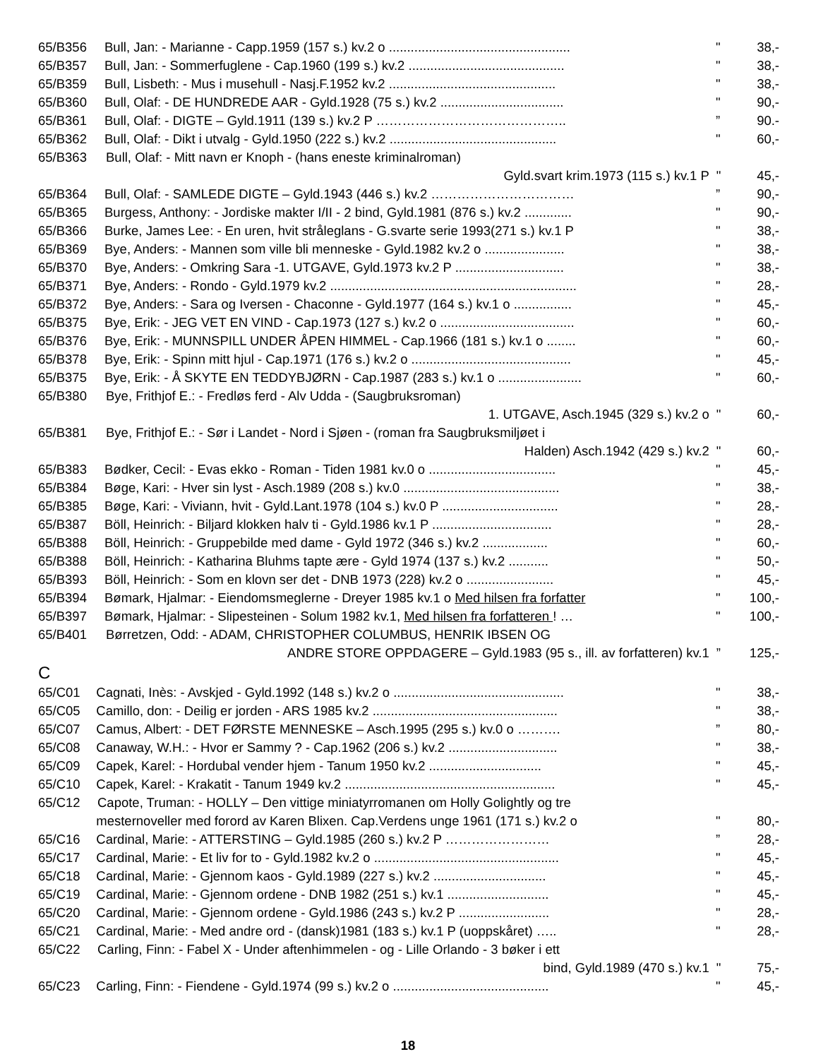65/B356 Bull, Jan: - Marianne - Capp.1959 (157 s.) kv.2 o .................................................. " 38,-
65/B357 Bull, Jan: - Sommerfuglene - Cap.1960 (199 s.) kv.2 ........................................... " 38,-
65/B359 Bull, Lisbeth: - Mus i musehull - Nasj.F.1952 kv.2 .............................................. " 38,-
65/B360 Bull, Olaf: - DE HUNDREDE AAR - Gyld.1928 (75 s.) kv.2 .................................. " 90,-
65/B361 Bull, Olaf: - DIGTE – Gyld.1911 (139 s.) kv.2 P ……………………………………..” 90.-
65/B362 Bull, Olaf: - Dikt i utvalg - Gyld.1950 (222 s.) kv.2 .............................................. " 60,-
65/B363 Bull, Olaf: - Mitt navn er Knoph - (hans eneste kriminalroman)
Gyld.svart krim.1973 (115 s.) kv.1 P " 45,-
65/B364 Bull, Olaf: - SAMLEDE DIGTE – Gyld.1943 (446 s.) kv.2 ……………………………” 90,-
65/B365 Burgess, Anthony: - Jordiske makter I/II - 2 bind, Gyld.1981 (876 s.) kv.2 ............. " 90,-
65/B366 Burke, James Lee: - En uren, hvit stråleglans - G.svarte serie 1993(271 s.) kv.1 P " 38,-
65/B369 Bye, Anders: - Mannen som ville bli menneske - Gyld.1982 kv.2 o ...................... " 38,-
65/B370 Bye, Anders: - Omkring Sara -1. UTGAVE, Gyld.1973 kv.2 P .............................. " 38,-
65/B371 Bye, Anders: - Rondo - Gyld.1979 kv.2 .................................................................... " 28,-
65/B372 Bye, Anders: - Sara og Iversen - Chaconne - Gyld.1977 (164 s.) kv.1 o ................ " 45,-
65/B375 Bye, Erik: - JEG VET EN VIND - Cap.1973 (127 s.) kv.2 o ..................................... " 60,-
65/B376 Bye, Erik: - MUNNSPILL UNDER ÅPEN HIMMEL - Cap.1966 (181 s.) kv.1 o ........ " 60,-
65/B378 Bye, Erik: - Spinn mitt hjul - Cap.1971 (176 s.) kv.2 o ............................................ " 45,-
65/B375 Bye, Erik: - Å SKYTE EN TEDDYBJØRN - Cap.1987 (283 s.) kv.1 o ....................... " 60,-
65/B380 Bye, Frithjof E.: - Fredløs ferd - Alv Udda - (Saugbruksroman)
1. UTGAVE, Asch.1945 (329 s.) kv.2 o " 60,-
65/B381 Bye, Frithjof E.: - Sør i Landet - Nord i Sjøen - (roman fra Saugbruksmiljøet i
Halden) Asch.1942 (429 s.) kv.2 " 60,-
65/B383 Bødker, Cecil: - Evas ekko - Roman - Tiden 1981 kv.0 o ................................... " 45,-
65/B384 Bøge, Kari: - Hver sin lyst - Asch.1989 (208 s.) kv.0 ........................................... " 38,-
65/B385 Bøge, Kari: - Viviann, hvit - Gyld.Lant.1978 (104 s.) kv.0 P ................................ " 28,-
65/B387 Böll, Heinrich: - Biljard klokken halv ti - Gyld.1986 kv.1 P ................................. " 28,-
65/B388 Böll, Heinrich: - Gruppebilde med dame - Gyld 1972 (346 s.) kv.2 .................. " 60,-
65/B388 Böll, Heinrich: - Katharina Bluhms tapte ære - Gyld 1974 (137 s.) kv.2 ........... " 50,-
65/B393 Böll, Heinrich: - Som en klovn ser det - DNB 1973 (228) kv.2 o ........................ " 45,-
65/B394 Bømark, Hjalmar: - Eiendomsmeglerne - Dreyer 1985 kv.1 o Med hilsen fra forfatter " 100,-
65/B397 Bømark, Hjalmar: - Slipesteinen - Solum 1982 kv.1, Med hilsen fra forfatteren ! … " 100,-
65/B401 Børretzen, Odd: - ADAM, CHRISTOPHER COLUMBUS, HENRIK IBSEN OG
ANDRE STORE OPPDAGERE – Gyld.1983 (95 s., ill. av forfatteren) kv.1” 125,-
C
65/C01 Cagnati, Inès: - Avskjed - Gyld.1992 (148 s.) kv.2 o ............................................... " 38,-
65/C05 Camillo, don: - Deilig er jorden - ARS 1985 kv.2 ................................................... " 38,-
65/C07 Camus, Albert: - DET FØRSTE MENNESKE – Asch.1995 (295 s.) kv.0 o ……….” 80,-
65/C08 Canaway, W.H.: - Hvor er Sammy ? - Cap.1962 (206 s.) kv.2 .............................. " 38,-
65/C09 Capek, Karel: - Hordubal vender hjem - Tanum 1950 kv.2 ............................... " 45,-
65/C10 Capek, Karel: - Krakatit - Tanum 1949 kv.2 .......................................................... " 45,-
65/C12 Capote, Truman: - HOLLY – Den vittige miniatyrromanen om Holly Golightly og tre
mesternoveller med forord av Karen Blixen. Cap.Verdens unge 1961 (171 s.) kv.2 o " 80,-
65/C16 Cardinal, Marie: - ATTERSTING – Gyld.1985 (260 s.) kv.2 P ……………………” 28,-
65/C17 Cardinal, Marie: - Et liv for to - Gyld.1982 kv.2 o ................................................... " 45,-
65/C18 Cardinal, Marie: - Gjennom kaos - Gyld.1989 (227 s.) kv.2 ............................... " 45,-
65/C19 Cardinal, Marie: - Gjennom ordene - DNB 1982 (251 s.) kv.1 ............................ " 45,-
65/C20 Cardinal, Marie: - Gjennom ordene - Gyld.1986 (243 s.) kv.2 P ......................... " 28,-
65/C21 Cardinal, Marie: - Med andre ord - (dansk)1981 (183 s.) kv.1 P (uoppskåret) ….. " 28,-
65/C22 Carling, Finn: - Fabel X - Under aftenhimmelen - og - Lille Orlando - 3 bøker i ett
bind, Gyld.1989 (470 s.) kv.1 " 75,-
65/C23 Carling, Finn: - Fiendene - Gyld.1974 (99 s.) kv.2 o ........................................... " 45,-
18